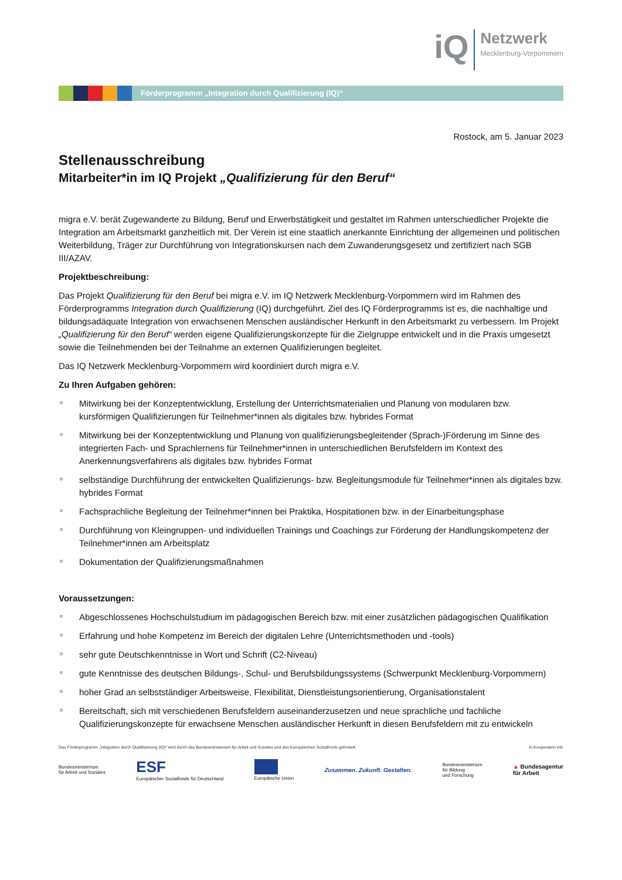iQ
Netzwerk
Mecklenburg-Vorpommern
Förderprogramm „Integration durch Qualifizierung (IQ)“
Rostock, am 5. Januar 2023
Stellenausschreibung
Mitarbeiter*in im IQ Projekt „Qualifizierung für den Beruf“
migra e.V. berät Zugewanderte zu Bildung, Beruf und Erwerbstätigkeit und gestaltet im Rahmen unterschiedlicher Projekte die Integration am Arbeitsmarkt ganzheitlich mit. Der Verein ist eine staatlich anerkannte Einrichtung der allgemeinen und politischen Weiterbildung, Träger zur Durchführung von Integrationskursen nach dem Zuwanderungsgesetz und zertifiziert nach SGB III/AZAV.
Projektbeschreibung:
Das Projekt Qualifizierung für den Beruf bei migra e.V. im IQ Netzwerk Mecklenburg-Vorpommern wird im Rahmen des Förderprogramms Integration durch Qualifizierung (IQ) durchgeführt. Ziel des IQ Förderprogramms ist es, die nachhaltige und bildungsadäquate Integration von erwachsenen Menschen ausländischer Herkunft in den Arbeitsmarkt zu verbessern. Im Projekt „Qualifizierung für den Beruf“ werden eigene Qualifizierungskonzepte für die Zielgruppe entwickelt und in die Praxis umgesetzt sowie die Teilnehmenden bei der Teilnahme an externen Qualifizierungen begleitet.
Das IQ Netzwerk Mecklenburg-Vorpommern wird koordiniert durch migra e.V.
Zu Ihren Aufgaben gehören:
Mitwirkung bei der Konzeptentwicklung, Erstellung der Unterrichtsmaterialien und Planung von modularen bzw. kursförmigen Qualifizierungen für Teilnehmer*innen als digitales bzw. hybrides Format
Mitwirkung bei der Konzeptentwicklung und Planung von qualifizierungsbegleitender (Sprach-)Förderung im Sinne des integrierten Fach- und Sprachlernens für Teilnehmer*innen in unterschiedlichen Berufsfeldern im Kontext des Anerkennungsverfahrens als digitales bzw. hybrides Format
selbständige Durchführung der entwickelten Qualifizierungs- bzw. Begleitungsmodule für Teilnehmer*innen als digitales bzw. hybrides Format
Fachsprachliche Begleitung der Teilnehmer*innen bei Praktika, Hospitationen bzw. in der Einarbeitungsphase
Durchführung von Kleingruppen- und individuellen Trainings und Coachings zur Förderung der Handlungskompetenz der Teilnehmer*innen am Arbeitsplatz
Dokumentation der Qualifizierungsmaßnahmen
Voraussetzungen:
Abgeschlossenes Hochschulstudium im pädagogischen Bereich bzw. mit einer zusätzlichen pädagogischen Qualifikation
Erfahrung und hohe Kompetenz im Bereich der digitalen Lehre (Unterrichtsmethoden und -tools)
sehr gute Deutschkenntnisse in Wort und Schrift (C2-Niveau)
gute Kenntnisse des deutschen Bildungs-, Schul- und Berufsbildungssystems (Schwerpunkt Mecklenburg-Vorpommern)
hoher Grad an selbstständiger Arbeitsweise, Flexibilität, Dienstleistungsorientierung, Organisationstalent
Bereitschaft, sich mit verschiedenen Berufsfeldern auseinanderzusetzen und neue sprachliche und fachliche Qualifizierungskonzepte für erwachsene Menschen ausländischer Herkunft in diesen Berufsfeldern mit zu entwickeln
Das Förderprogramm „Integration durch Qualifizierung (IQ)“ wird durch das Bundesministerium für Arbeit und Soziales und den Europäischen Sozialfonds gefördert. In Kooperation mit:
Bundesministerium
für Arbeit und Soziales ESF
Europäischer Sozialfonds für Deutschland
Europäische Union Zusammen. Zukunft. Gestalten. Bundesministerium
für Bildung
und Forschung ▲ Bundesagentur
für Arbeit